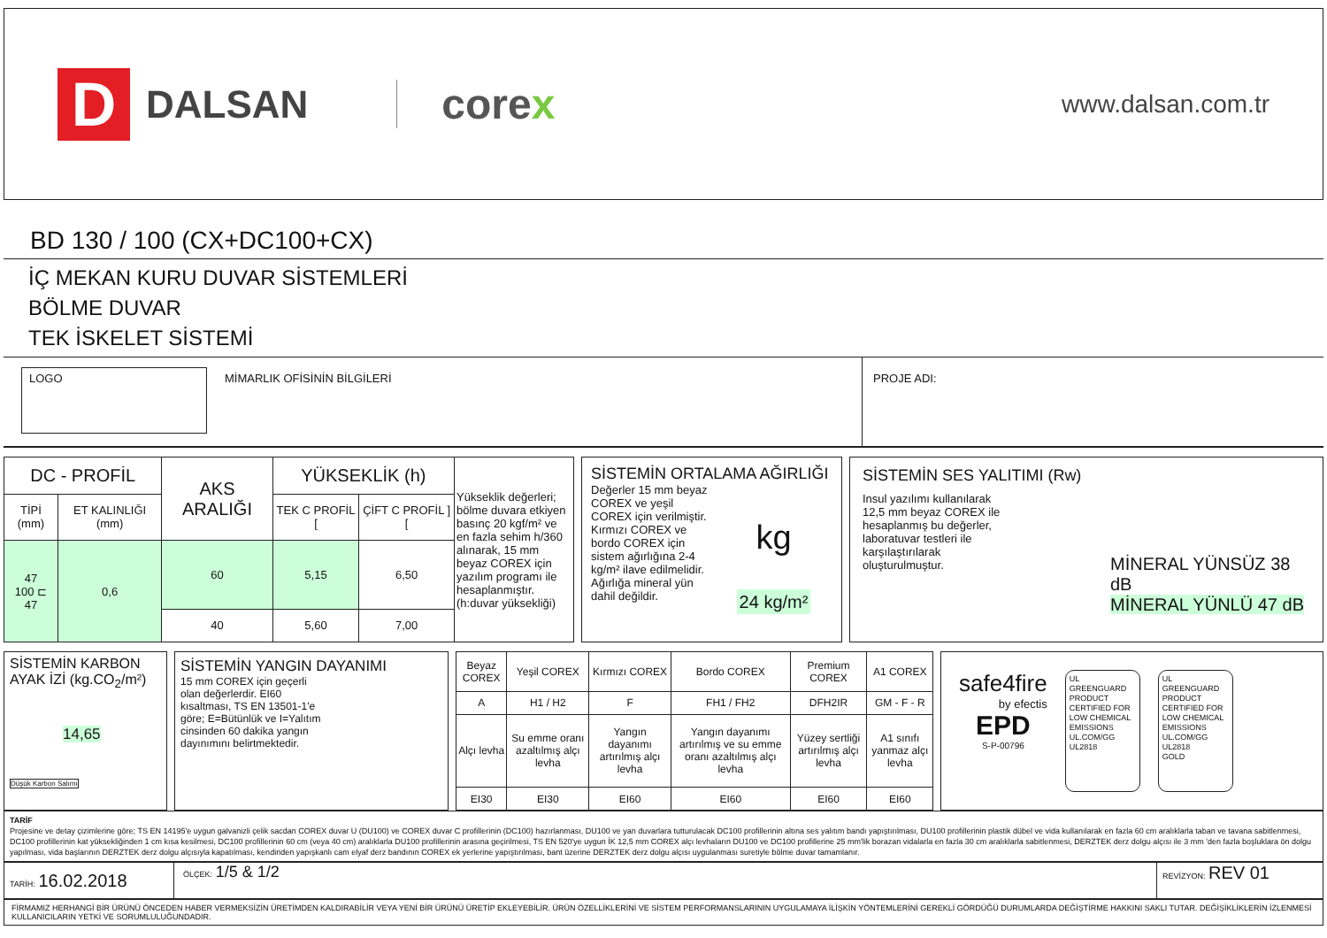D
DALSAN
corex
www.dalsan.com.tr
BD 130 / 100 (CX+DC100+CX)
İÇ MEKAN KURU DUVAR SİSTEMLERİ
BÖLME DUVAR
TEK İSKELET SİSTEMİ
LOGO
MİMARLIK OFİSİNİN BİLGİLERİ PROJE ADI:
| DC - PROFİL | | AKS ARALIĞI | YÜKSEKLİK (h) | | Yükseklik değerleri; bölme duvara etkiyen basınç 20 kgf/m² ve en fazla sehim h/360 alınarak, 15 mm beyaz COREX için yazılım programı ile hesaplanmıştır. (h:duvar yüksekliği) |
| TİPİ (mm) | ET KALINLIĞI (mm) | | TEK C PROFİL [ | ÇİFT C PROFİL ] [ | |
| 47 100 ⊏ 47 | 0,6 | 60 | 5,15 | 6,50 | |
| | | 40 | 5,60 | 7,00 | |
SİSTEMİN ORTALAMA AĞIRLIĞI
Değerler 15 mm beyaz COREX ve yeşil COREX için verilmiştir. Kırmızı COREX ve bordo COREX için sistem ağırlığına 2-4 kg/m² ilave edilmelidir. Ağırlığa mineral yün dahil değildir.
kg
24 kg/m²
SİSTEMİN SES YALITIMI (Rw)
Insul yazılımı kullanılarak 12,5 mm beyaz COREX ile hesaplanmış bu değerler, laboratuvar testleri ile karşılaştırılarak oluşturulmuştur.
MİNERAL YÜNSÜZ 38 dB
MİNERAL YÜNLÜ 47 dB
SİSTEMİN KARBON AYAK İZİ (kg.CO<sub>2</sub>/m²)
14,65
Düşük Karbon Salımı
SİSTEMİN YANGIN DAYANIMI
15 mm COREX için geçerli olan değerlerdir. EI60 kısaltması, TS EN 13501-1'e göre; E=Bütünlük ve I=Yalıtım cinsinden 60 dakika yangın dayınımını belirtmektedir.
| Beyaz COREX | Yeşil COREX | Kırmızı COREX | Bordo COREX | Premium COREX | A1 COREX |
| A | H1 / H2 | F | FH1 / FH2 | DFH2IR | GM - F - R |
| Alçı levha | Su emme oranı azaltılmış alçı levha | Yangın dayanımı artırılmış alçı levha | Yangın dayanımı artırılmış ve su emme oranı azaltılmış alçı levha | Yüzey sertliği artırılmış alçı levha | A1 sınıfı yanmaz alçı levha |
| EI30 | EI30 | EI60 | EI60 | EI60 | EI60 |
safe4fire
by efectis
EPD
S-P-00796
UL
GREENGUARD
PRODUCT CERTIFIED FOR LOW CHEMICAL EMISSIONS UL.COM/GG UL2818
UL
GREENGUARD
PRODUCT CERTIFIED FOR LOW CHEMICAL EMISSIONS UL.COM/GG UL2818
GOLD
TARİF
Projesine ve detay çizimlerine göre; TS EN 14195'e uygun galvanizli çelik sacdan COREX duvar U (DU100) ve COREX duvar C profillerinin (DC100) hazırlanması, DU100 ve yan duvarlara tutturulacak DC100 profillerinin altına ses yalıtım bandı yapıştırılması, DU100 profillerinin plastik dübel ve vida kullanılarak en fazla 60 cm aralıklarla taban ve tavana sabitlenmesi, DC100 profillerinin kat yüksekliğinden 1 cm kısa kesilmesi, DC100 profillerinin 60 cm (veya 40 cm) aralıklarla DU100 profillerinin arasına geçirilmesi, TS EN 520'ye uygun İK 12,5 mm COREX alçı levhaların DU100 ve DC100 profillerine 25 mm'lik borazan vidalarla en fazla 30 cm aralıklarla sabitlenmesi, DERZTEK derz dolgu alçısı ile 3 mm 'den fazla boşluklara ön dolgu yapılması, vida başlarının DERZTEK derz dolgu alçısıyla kapatılması, kendinden yapışkanlı cam elyaf derz bandının COREX ek yerlerine yapıştırılması, bant üzerine DERZTEK derz dolgu alçısı uygulanması suretiyle bölme duvar tamamlanır.
TARİH: 16.02.2018
ÖLÇEK: 1/5 & 1/2
REVİZYON: REV 01
FİRMAMIZ HERHANGİ BİR ÜRÜNÜ ÖNCEDEN HABER VERMEKSİZİN ÜRETİMDEN KALDIRABİLİR VEYA YENİ BİR ÜRÜNÜ ÜRETİP EKLEYEBİLİR. ÜRÜN ÖZELLİKLERİNİ VE SİSTEM PERFORMANSLARININ UYGULAMAYA İLİŞKİN YÖNTEMLERİNİ GEREKLİ GÖRDÜĞÜ DURUMLARDA DEĞİŞTİRME HAKKINI SAKLI TUTAR. DEĞİŞİKLİKLERİN İZLENMESİ KULLANICILARIN YETKİ VE SORUMLULUĞUNDADIR.